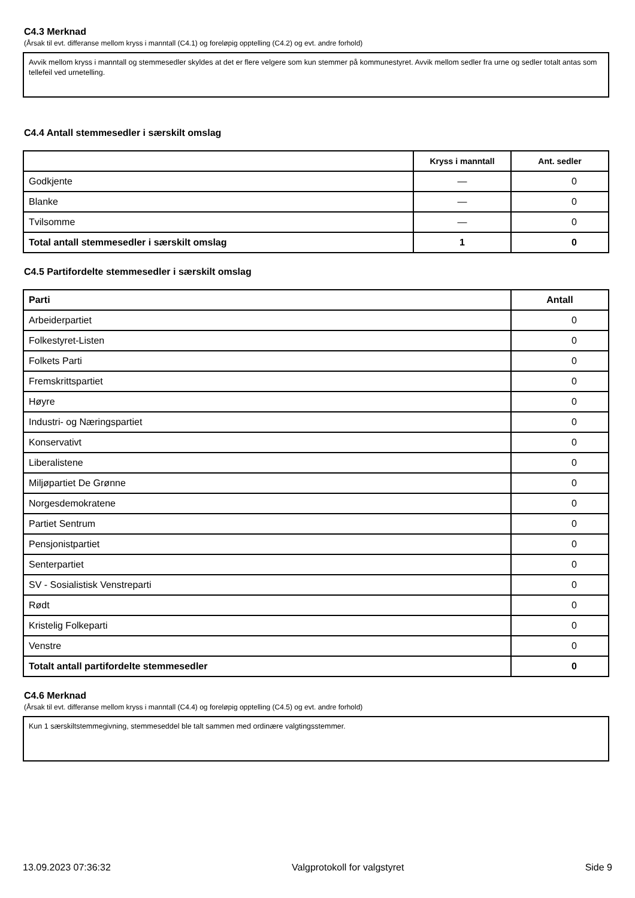C4.3 Merknad
(Årsak til evt. differanse mellom kryss i manntall (C4.1) og foreløpig opptelling (C4.2) og evt. andre forhold)
Avvik mellom kryss i manntall og stemmesedler skyldes at det er flere velgere som kun stemmer på kommunestyret. Avvik mellom sedler fra urne og sedler totalt antas som tellefeil ved urnetelling.
C4.4 Antall stemmesedler i særskilt omslag
| | Kryss i manntall | Ant. sedler |
| --- | --- | --- |
| Godkjente | — | 0 |
| Blanke | — | 0 |
| Tvilsomme | — | 0 |
| Total antall stemmesedler i særskilt omslag | 1 | 0 |
C4.5 Partifordelte stemmesedler i særskilt omslag
| Parti | Antall |
| --- | --- |
| Arbeiderpartiet | 0 |
| Folkestyret-Listen | 0 |
| Folkets Parti | 0 |
| Fremskrittspartiet | 0 |
| Høyre | 0 |
| Industri- og Næringspartiet | 0 |
| Konservativt | 0 |
| Liberalistene | 0 |
| Miljøpartiet De Grønne | 0 |
| Norgesdemokratene | 0 |
| Partiet Sentrum | 0 |
| Pensjonistpartiet | 0 |
| Senterpartiet | 0 |
| SV - Sosialistisk Venstreparti | 0 |
| Rødt | 0 |
| Kristelig Folkeparti | 0 |
| Venstre | 0 |
| Totalt antall partifordelte stemmesedler | 0 |
C4.6 Merknad
(Årsak til evt. differanse mellom kryss i manntall (C4.4) og foreløpig opptelling (C4.5) og evt. andre forhold)
Kun 1 særskiltstemmegivning, stemmeseddel ble talt sammen med ordinære valgtingsstemmer.
13.09.2023 07:36:32 Valgprotokoll for valgstyret Side 9